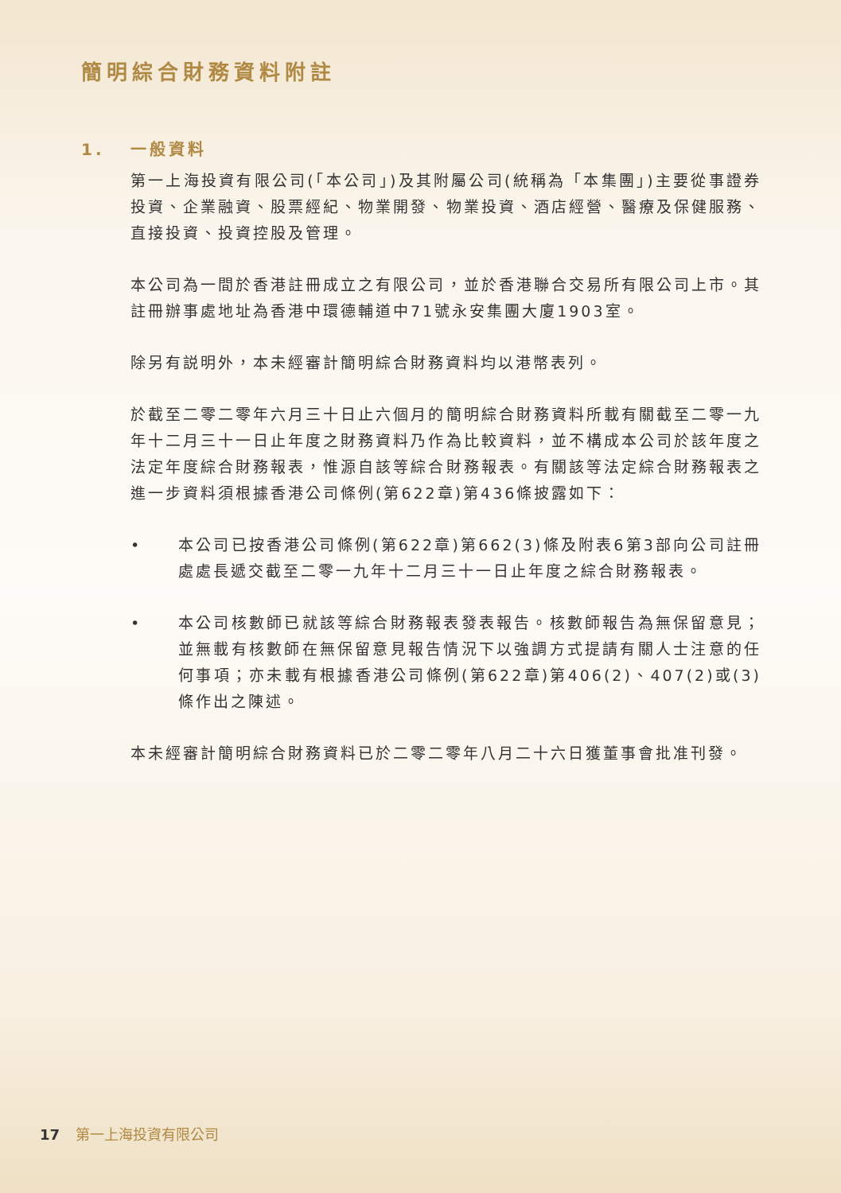簡明綜合財務資料附註
1. 一般資料
第一上海投資有限公司(「本公司」)及其附屬公司(統稱為「本集團」)主要從事證券投資、企業融資、股票經紀、物業開發、物業投資、酒店經營、醫療及保健服務、直接投資、投資控股及管理。
本公司為一間於香港註冊成立之有限公司，並於香港聯合交易所有限公司上市。其註冊辦事處地址為香港中環德輔道中71號永安集團大廈1903室。
除另有説明外，本未經審計簡明綜合財務資料均以港幣表列。
於截至二零二零年六月三十日止六個月的簡明綜合財務資料所載有關截至二零一九年十二月三十一日止年度之財務資料乃作為比較資料，並不構成本公司於該年度之法定年度綜合財務報表，惟源自該等綜合財務報表。有關該等法定綜合財務報表之進一步資料須根據香港公司條例(第622章)第436條披露如下：
• 本公司已按香港公司條例(第622章)第662(3)條及附表6第3部向公司註冊處處長遞交截至二零一九年十二月三十一日止年度之綜合財務報表。
• 本公司核數師已就該等綜合財務報表發表報告。核數師報告為無保留意見；並無載有核數師在無保留意見報告情況下以強調方式提請有關人士注意的任何事項；亦未載有根據香港公司條例(第622章)第406(2)、407(2)或(3)條作出之陳述。
本未經審計簡明綜合財務資料已於二零二零年八月二十六日獲董事會批准刊發。
17 第一上海投資有限公司